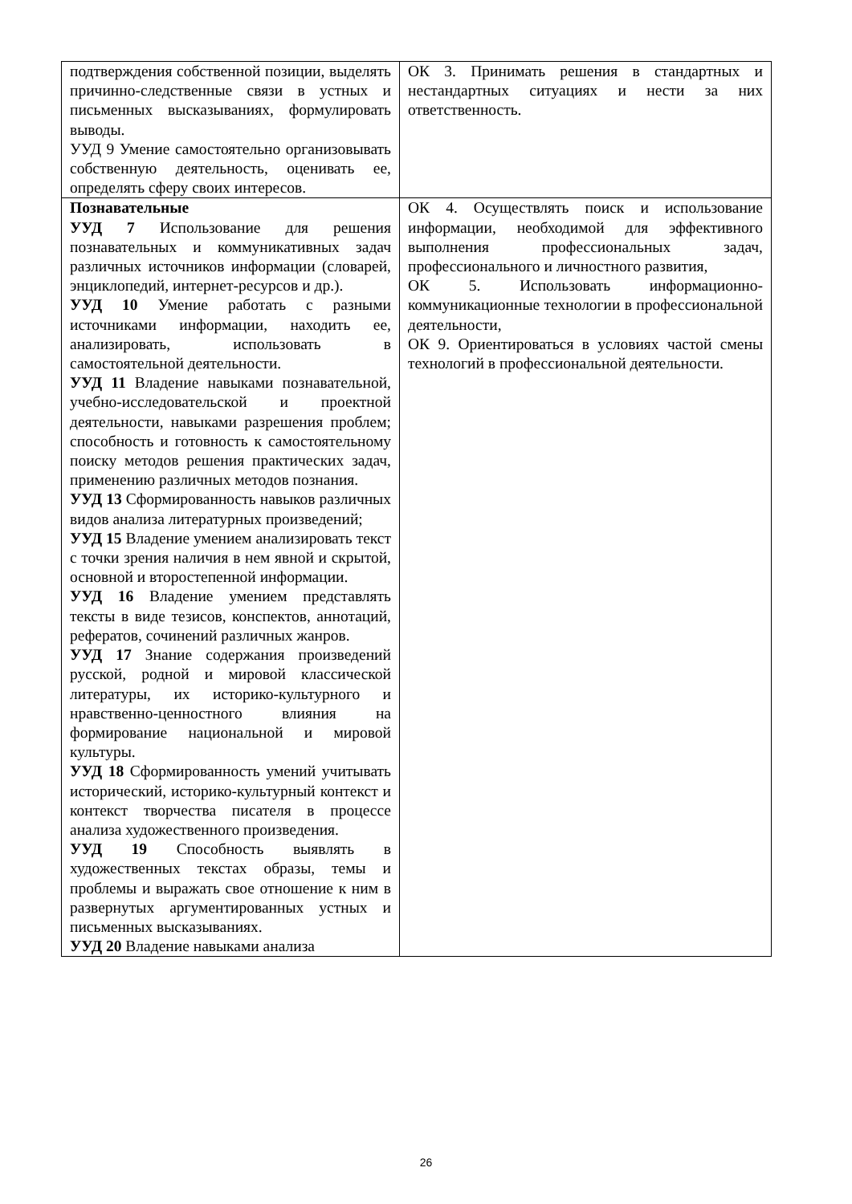| подтверждения собственной позиции, выделять причинно-следственные связи в устных и письменных высказываниях, формулировать выводы. УУД 9 Умение самостоятельно организовывать собственную деятельность, оценивать ее, определять сферу своих интересов. | ОК 3. Принимать решения в стандартных и нестандартных ситуациях и нести за них ответственность. |
| Познавательные УУД 7 Использование для решения познавательных и коммуникативных задач различных источников информации (словарей, энциклопедий, интернет-ресурсов и др.). УУД 10 Умение работать с разными источниками информации, находить ее, анализировать, использовать в самостоятельной деятельности. УУД 11 Владение навыками познавательной, учебно-исследовательской и проектной деятельности, навыками разрешения проблем; способность и готовность к самостоятельному поиску методов решения практических задач, применению различных методов познания. УУД 13 Сформированность навыков различных видов анализа литературных произведений; УУД 15 Владение умением анализировать текст с точки зрения наличия в нем явной и скрытой, основной и второстепенной информации. УУД 16 Владение умением представлять тексты в виде тезисов, конспектов, аннотаций, рефератов, сочинений различных жанров. УУД 17 Знание содержания произведений русской, родной и мировой классической литературы, их историко-культурного и нравственно-ценностного влияния на формирование национальной и мировой культуры. УУД 18 Сформированность умений учитывать исторический, историко-культурный контекст и контекст творчества писателя в процессе анализа художественного произведения. УУД 19 Способность выявлять в художественных текстах образы, темы и проблемы и выражать свое отношение к ним в развернутых аргументированных устных и письменных высказываниях. УУД 20 Владение навыками анализа | ОК 4. Осуществлять поиск и использование информации, необходимой для эффективного выполнения профессиональных задач, профессионального и личностного развития, ОК 5. Использовать информационно-коммуникационные технологии в профессиональной деятельности, ОК 9. Ориентироваться в условиях частой смены технологий в профессиональной деятельности. |
26